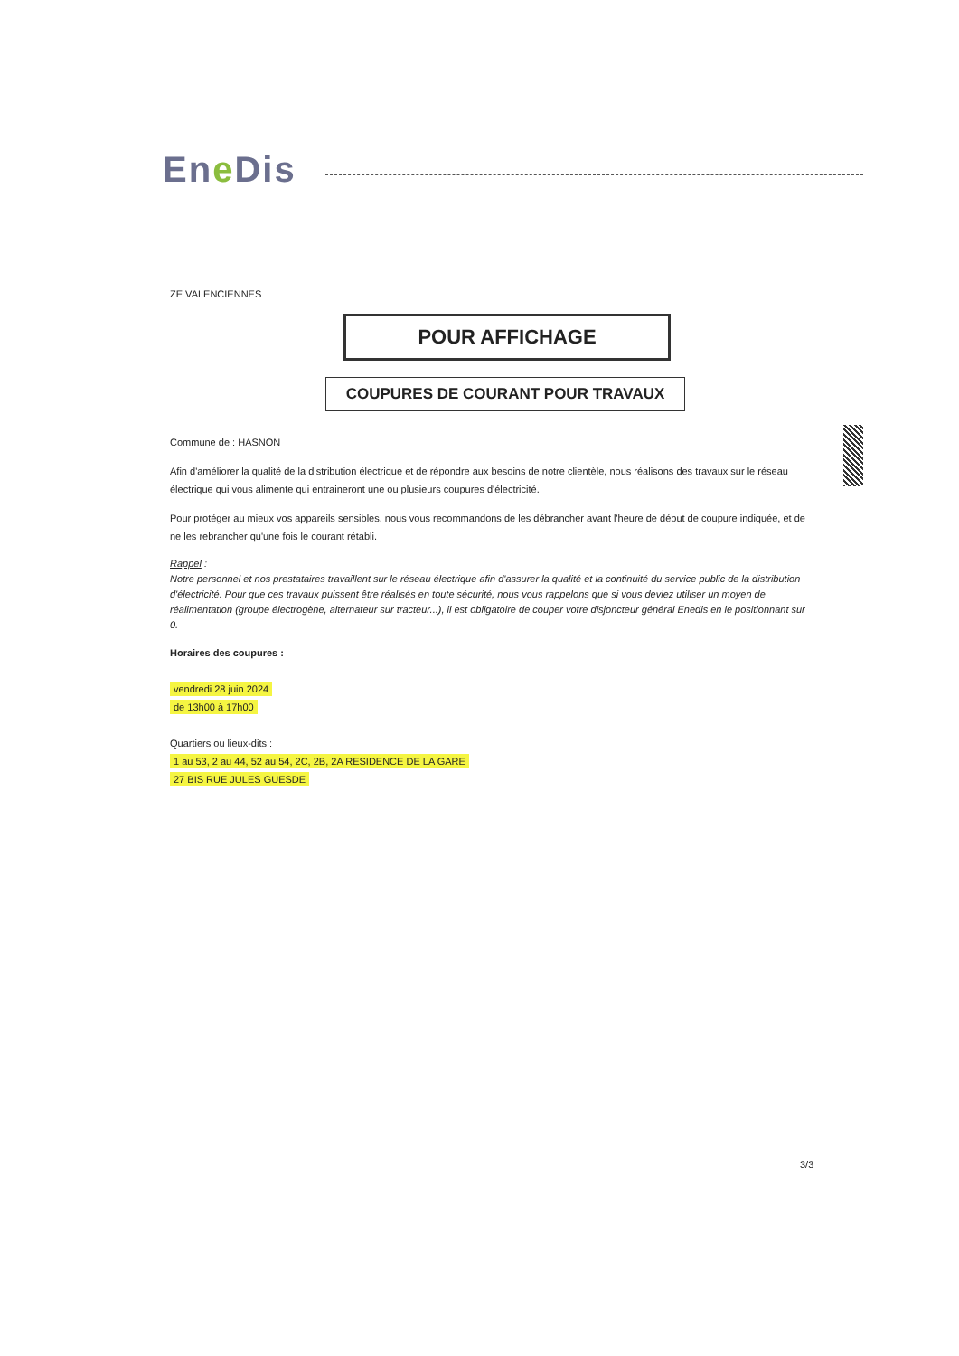Ene Dis
ZE VALENCIENNES
POUR AFFICHAGE
COUPURES DE COURANT POUR TRAVAUX
Commune de : HASNON
Afin d'améliorer la qualité de la distribution électrique et de répondre aux besoins de notre clientèle, nous réalisons des travaux sur le réseau électrique qui vous alimente qui entraineront une ou plusieurs coupures d'électricité.
Pour protéger au mieux vos appareils sensibles, nous vous recommandons de les débrancher avant l'heure de début de coupure indiquée, et de ne les rebrancher qu'une fois le courant rétabli.
Rappel :
Notre personnel et nos prestataires travaillent sur le réseau électrique afin d'assurer la qualité et la continuité du service public de la distribution d'électricité. Pour que ces travaux puissent être réalisés en toute sécurité, nous vous rappelons que si vous deviez utiliser un moyen de réalimentation (groupe électrogène, alternateur sur tracteur...), il est obligatoire de couper votre disjoncteur général Enedis en le positionnant sur 0.
Horaires des coupures :
vendredi 28 juin 2024
de 13h00 à 17h00
Quartiers ou lieux-dits :
1 au 53, 2 au 44, 52 au 54, 2C, 2B, 2A RESIDENCE DE LA GARE
27 BIS RUE JULES GUESDE
3/3